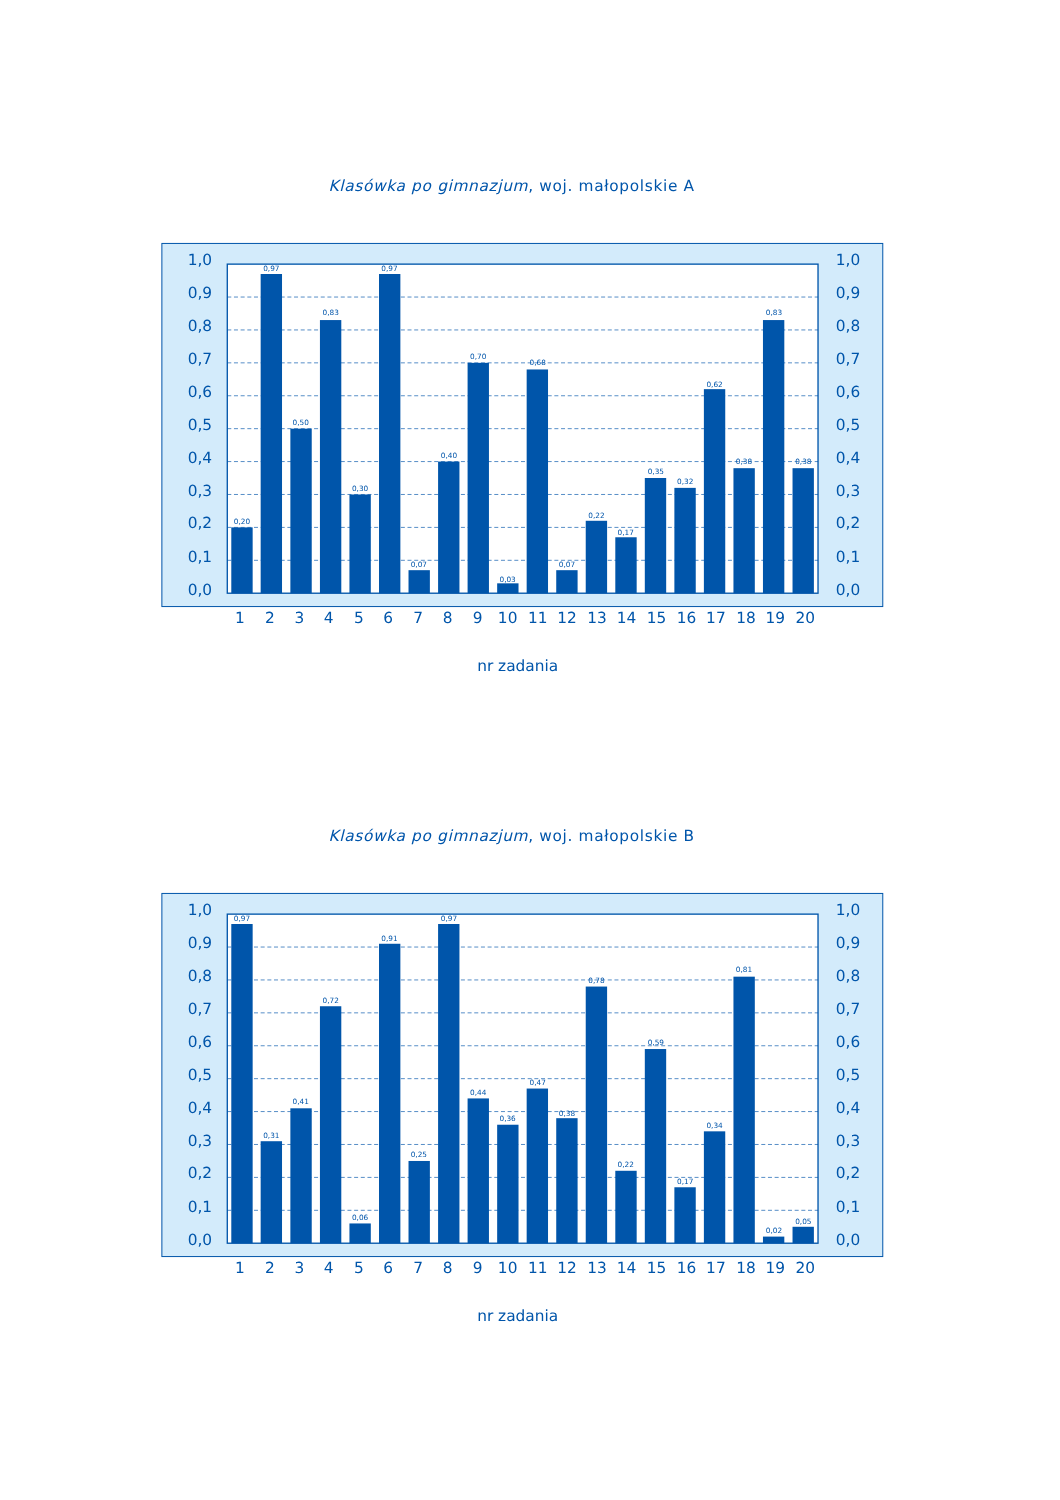Klasówka po gimnazjum, woj. małopolskie A
0,20
0,97
0,50
0,83
0,30
0,97
0,07
0,40
0,70
0,03
0,68
0,07
0,22
0,17
0,35
0,32
0,62
0,38
0,83
0,38
1,0
0,9
0,8
0,7
0,6
0,5
0,4
0,3
0,2
0,1
0,0
1,0
0,9
0,8
0,7
0,6
0,5
0,4
0,3
0,2
0,1
0,0
1
2
3
4
5
6
7
8
9
10
11
12
13
14
15
16
17
18
19
20
nr zadania
Klasówka po gimnazjum, woj. małopolskie B
0,97
0,31
0,41
0,72
0,06
0,91
0,25
0,97
0,44
0,36
0,47
0,38
0,78
0,22
0,59
0,17
0,34
0,81
0,02
0,05
1,0
0,9
0,8
0,7
0,6
0,5
0,4
0,3
0,2
0,1
0,0
1,0
0,9
0,8
0,7
0,6
0,5
0,4
0,3
0,2
0,1
0,0
1
2
3
4
5
6
7
8
9
10
11
12
13
14
15
16
17
18
19
20
nr zadania